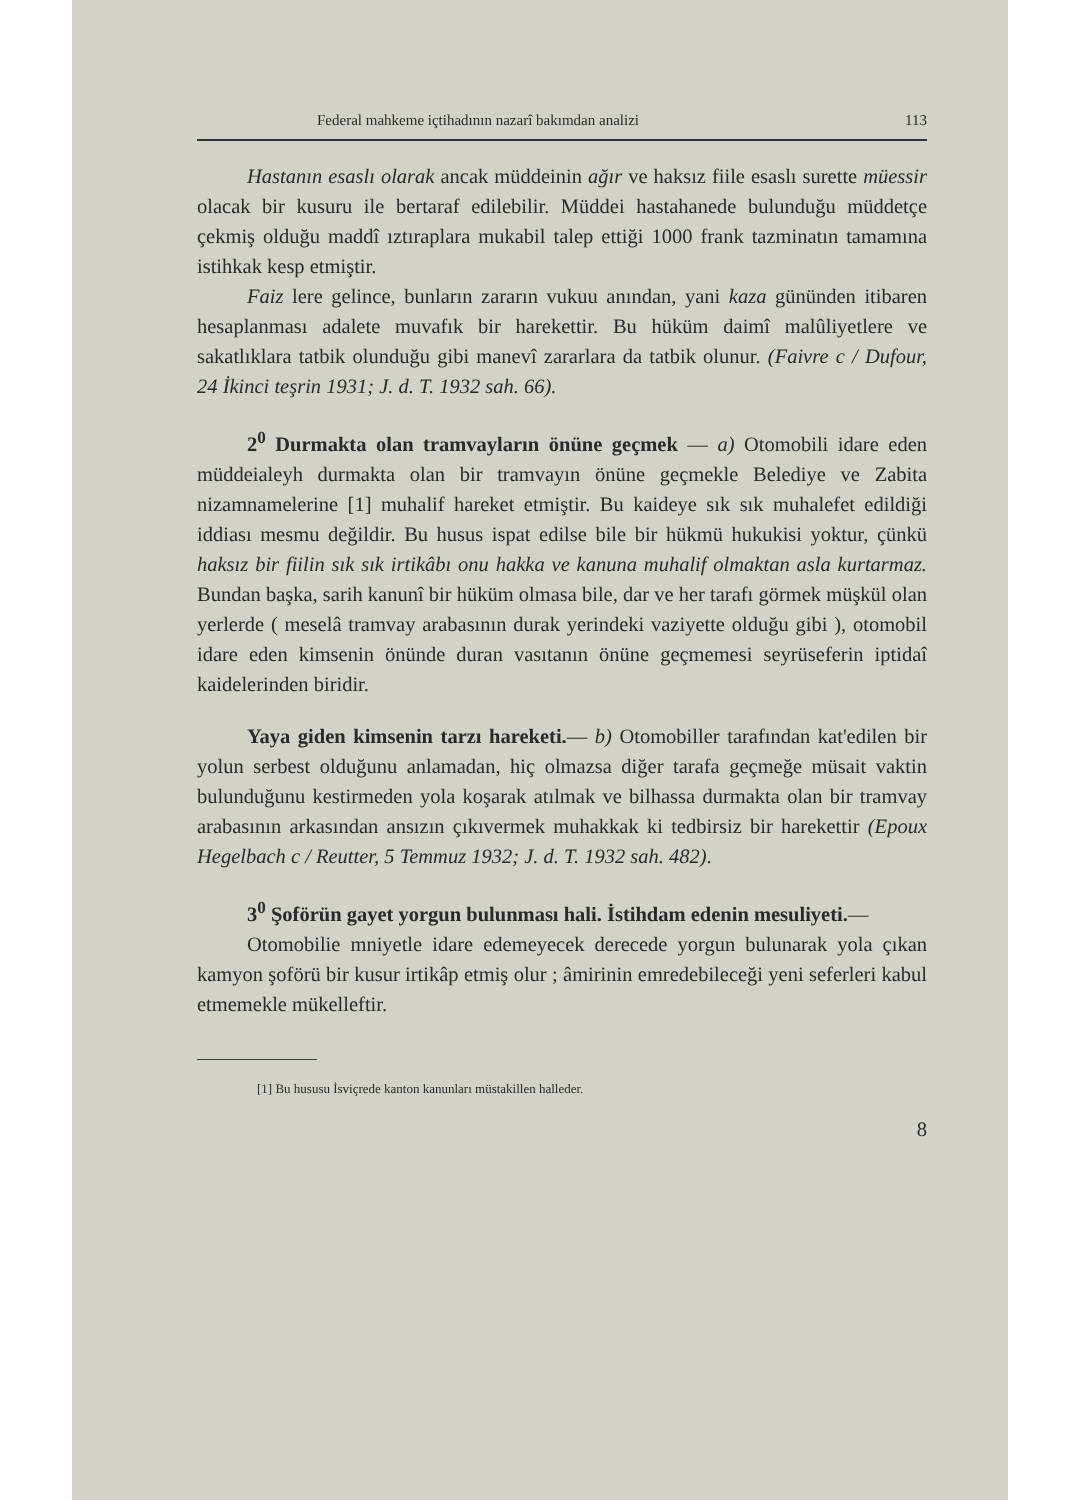Federal mahkeme içtihadının nazarî bakımdan analizi 113
Hastanın esaslı olarak ancak müddeinin ağır ve haksız fiile esaslı surette müessir olacak bir kusuru ile bertaraf edilebilir. Müddei hastahanede bulunduğu müddetçe çekmiş olduğu maddî ıztıraplara mukabil talep ettiği 1000 frank tazminatın tamamına istihkak kesp etmiştir.
Faiz lere gelince, bunların zararın vukuu anından, yani kaza gününden itibaren hesaplanması adalete muvafık bir harekettir. Bu hüküm daimî malûliyetlere ve sakatlıklara tatbik olunduğu gibi manevî zararlara da tatbik olunur. (Faivre c / Dufour, 24 İkinci teşrin 1931; J. d. T. 1932 sah. 66).
2<sup>0</sup> Durmakta olan tramvayların önüne geçmek — a) Otomobili idare eden müddeialeyh durmakta olan bir tramvayın önüne geçmekle Belediye ve Zabita nizamnamelerine [1] muhalif hareket etmiştir. Bu kaideye sık sık muhalefet edildiği iddiası mesmu değildir. Bu husus ispat edilse bile bir hükmü hukukisi yoktur, çünkü haksız bir fiilin sık sık irtikâbı onu hakka ve kanuna muhalif olmaktan asla kurtarmaz. Bundan başka, sarih kanunî bir hüküm olmasa bile, dar ve her tarafı görmek müşkül olan yerlerde ( meselâ tramvay arabasının durak yerindeki vaziyette olduğu gibi ), otomobil idare eden kimsenin önünde duran vasıtanın önüne geçmemesi seyrüseferin iptidaî kaidelerinden biridir.
Yaya giden kimsenin tarzı hareketi.— b) Otomobiller tarafından kat'edilen bir yolun serbest olduğunu anlamadan, hiç olmazsa diğer tarafa geçmeğe müsait vaktin bulunduğunu kestirmeden yola koşarak atılmak ve bilhassa durmakta olan bir tramvay arabasının arkasından ansızın çıkıvermek muhakkak ki tedbirsiz bir harekettir (Epoux Hegelbach c / Reutter, 5 Temmuz 1932; J. d. T. 1932 sah. 482).
3<sup>0</sup> Şoförün gayet yorgun bulunması hali. İstihdam edenin mesuliyeti.—
Otomobilie mniyetle idare edemeyecek derecede yorgun bulunarak yola çıkan kamyon şoförü bir kusur irtikâp etmiş olur ; âmirinin emredebileceği yeni seferleri kabul etmemekle mükelleftir.
[1] Bu hususu İsviçrede kanton kanunları müstakillen halleder.
8